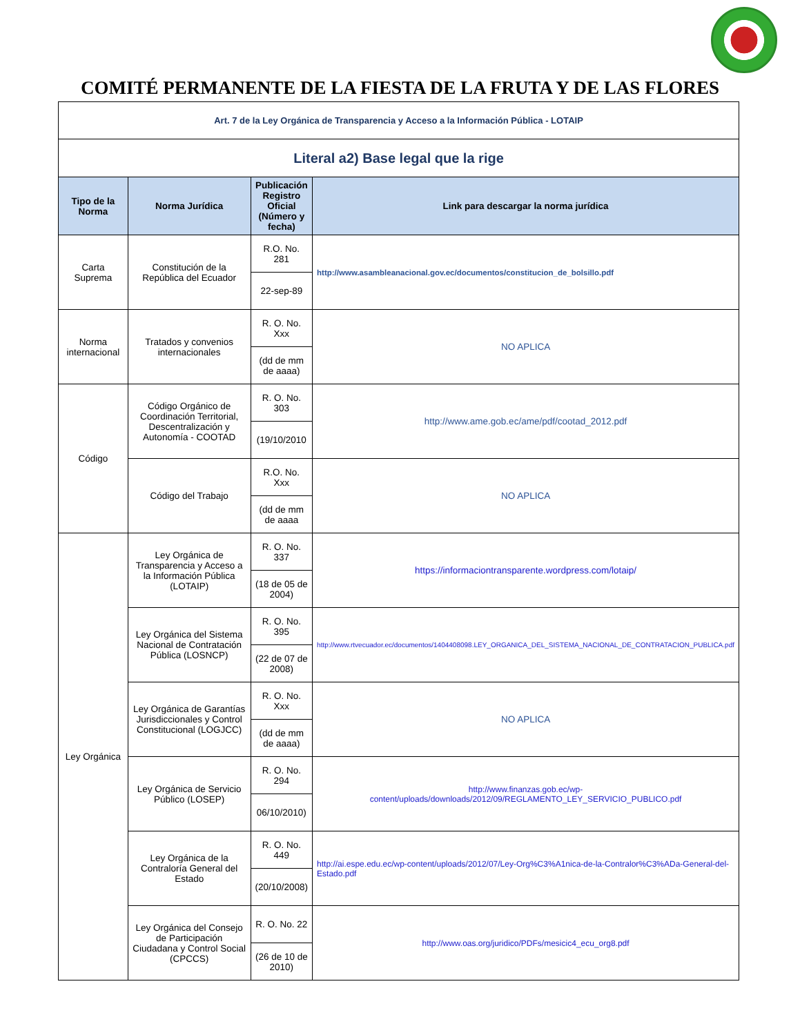COMITÉ PERMANENTE DE LA FIESTA DE LA FRUTA Y DE LAS FLORES
| Art. 7 de la Ley Orgánica de Transparencia y Acceso a la Información Pública - LOTAIP | | | |
| Literal a2) Base legal que la rige | | | |
| Tipo de la Norma | Norma Jurídica | Publicación Registro Oficial (Número y fecha) | Link para descargar la norma jurídica |
| Carta Suprema | Constitución de la República del Ecuador | R.O. No. 281 | http://www.asambleanacional.gov.ec/documentos/constitucion_de_bolsillo.pdf |
| | | 22-sep-89 | |
| Norma internacional | Tratados y convenios internacionales | R. O. No. Xxx | NO APLICA |
| | | (dd de mm de aaaa) | |
| Código | Código Orgánico de Coordinación Territorial, Descentralización y Autonomía - COOTAD | R. O. No. 303 | http://www.ame.gob.ec/ame/pdf/cootad_2012.pdf |
| | | (19/10/2010 | |
| | Código del Trabajo | R.O. No. Xxx | NO APLICA |
| | | (dd de mm de aaaa | |
| Ley Orgánica | Ley Orgánica de Transparencia y Acceso a la Información Pública (LOTAIP) | R. O. No. 337 | https://informaciontransparente.wordpress.com/lotaip/ |
| | | (18 de 05 de 2004) | |
| | Ley Orgánica del Sistema Nacional de Contratación Pública (LOSNCP) | R. O. No. 395 | http://www.rtvecuador.ec/documentos/1404408098.LEY_ORGANICA_DEL_SISTEMA_NACIONAL_DE_CONTRATACION_PUBLICA.pdf |
| | | (22 de 07 de 2008) | |
| | Ley Orgánica de Garantías Jurisdiccionales y Control Constitucional (LOGJCC) | R. O. No. Xxx | NO APLICA |
| | | (dd de mm de aaaa) | |
| | Ley Orgánica de Servicio Público (LOSEP) | R. O. No. 294 | http://www.finanzas.gob.ec/wp-content/uploads/downloads/2012/09/REGLAMENTO_LEY_SERVICIO_PUBLICO.pdf |
| | | 06/10/2010) | |
| | Ley Orgánica de la Contraloría General del Estado | R. O. No. 449 | http://ai.espe.edu.ec/wp-content/uploads/2012/07/Ley-Org%C3%A1nica-de-la-Contralor%C3%ADa-General-del-Estado.pdf |
| | | (20/10/2008) | |
| | Ley Orgánica del Consejo de Participación Ciudadana y Control Social (CPCCS) | R. O. No. 22 | http://www.oas.org/juridico/PDFs/mesicic4_ecu_org8.pdf |
| | | (26 de 10 de 2010) | |